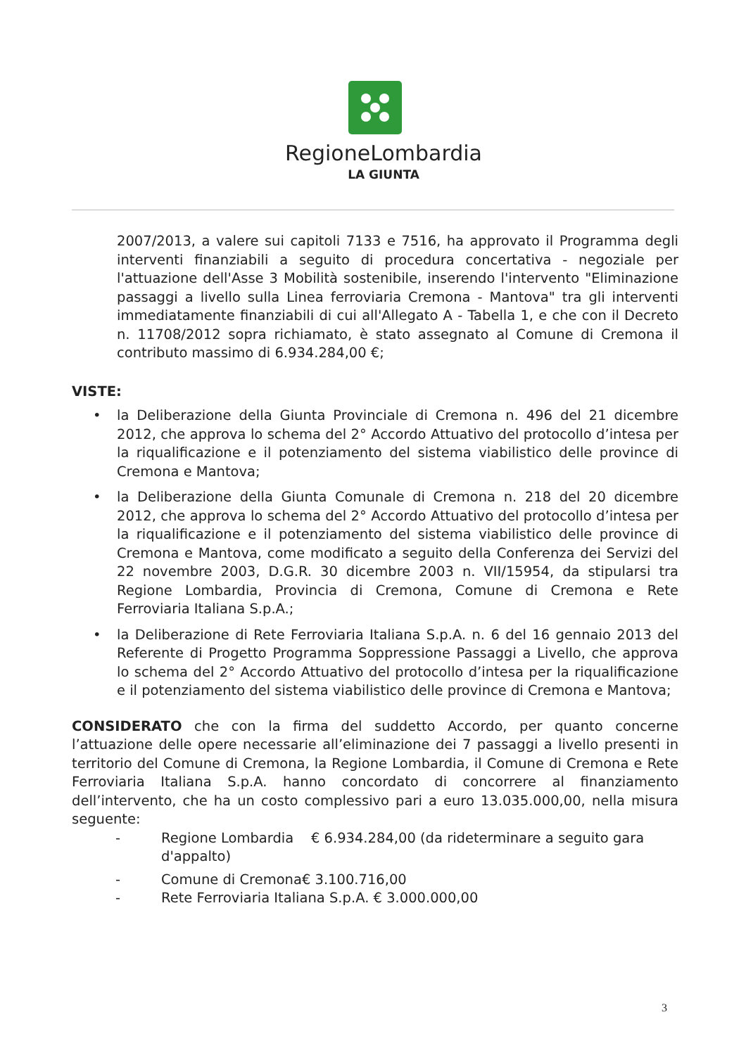RegioneLombardia
LA GIUNTA
2007/2013, a valere sui capitoli 7133 e 7516, ha approvato il Programma degli interventi finanziabili a seguito di procedura concertativa - negoziale per l'attuazione dell'Asse 3 Mobilità sostenibile, inserendo l'intervento "Eliminazione passaggi a livello sulla Linea ferroviaria Cremona - Mantova" tra gli interventi immediatamente finanziabili di cui all'Allegato A - Tabella 1, e che con il Decreto n. 11708/2012 sopra richiamato, è stato assegnato al Comune di Cremona il contributo massimo di 6.934.284,00 €;
VISTE:
• la Deliberazione della Giunta Provinciale di Cremona n. 496 del 21 dicembre 2012, che approva lo schema del 2° Accordo Attuativo del protocollo d’intesa per la riqualificazione e il potenziamento del sistema viabilistico delle province di Cremona e Mantova;
• la Deliberazione della Giunta Comunale di Cremona n. 218 del 20 dicembre 2012, che approva lo schema del 2° Accordo Attuativo del protocollo d’intesa per la riqualificazione e il potenziamento del sistema viabilistico delle province di Cremona e Mantova, come modificato a seguito della Conferenza dei Servizi del 22 novembre 2003, D.G.R. 30 dicembre 2003 n. VII/15954, da stipularsi tra Regione Lombardia, Provincia di Cremona, Comune di Cremona e Rete Ferroviaria Italiana S.p.A.;
• la Deliberazione di Rete Ferroviaria Italiana S.p.A. n. 6 del 16 gennaio 2013 del Referente di Progetto Programma Soppressione Passaggi a Livello, che approva lo schema del 2° Accordo Attuativo del protocollo d’intesa per la riqualificazione e il potenziamento del sistema viabilistico delle province di Cremona e Mantova;
CONSIDERATO che con la firma del suddetto Accordo, per quanto concerne l’attuazione delle opere necessarie all’eliminazione dei 7 passaggi a livello presenti in territorio del Comune di Cremona, la Regione Lombardia, il Comune di Cremona e Rete Ferroviaria Italiana S.p.A. hanno concordato di concorrere al finanziamento dell’intervento, che ha un costo complessivo pari a euro 13.035.000,00, nella misura seguente:
- Regione Lombardia € 6.934.284,00 (da rideterminare a seguito gara d'appalto)
- Comune di Cremona€ 3.100.716,00
- Rete Ferroviaria Italiana S.p.A. € 3.000.000,00
3